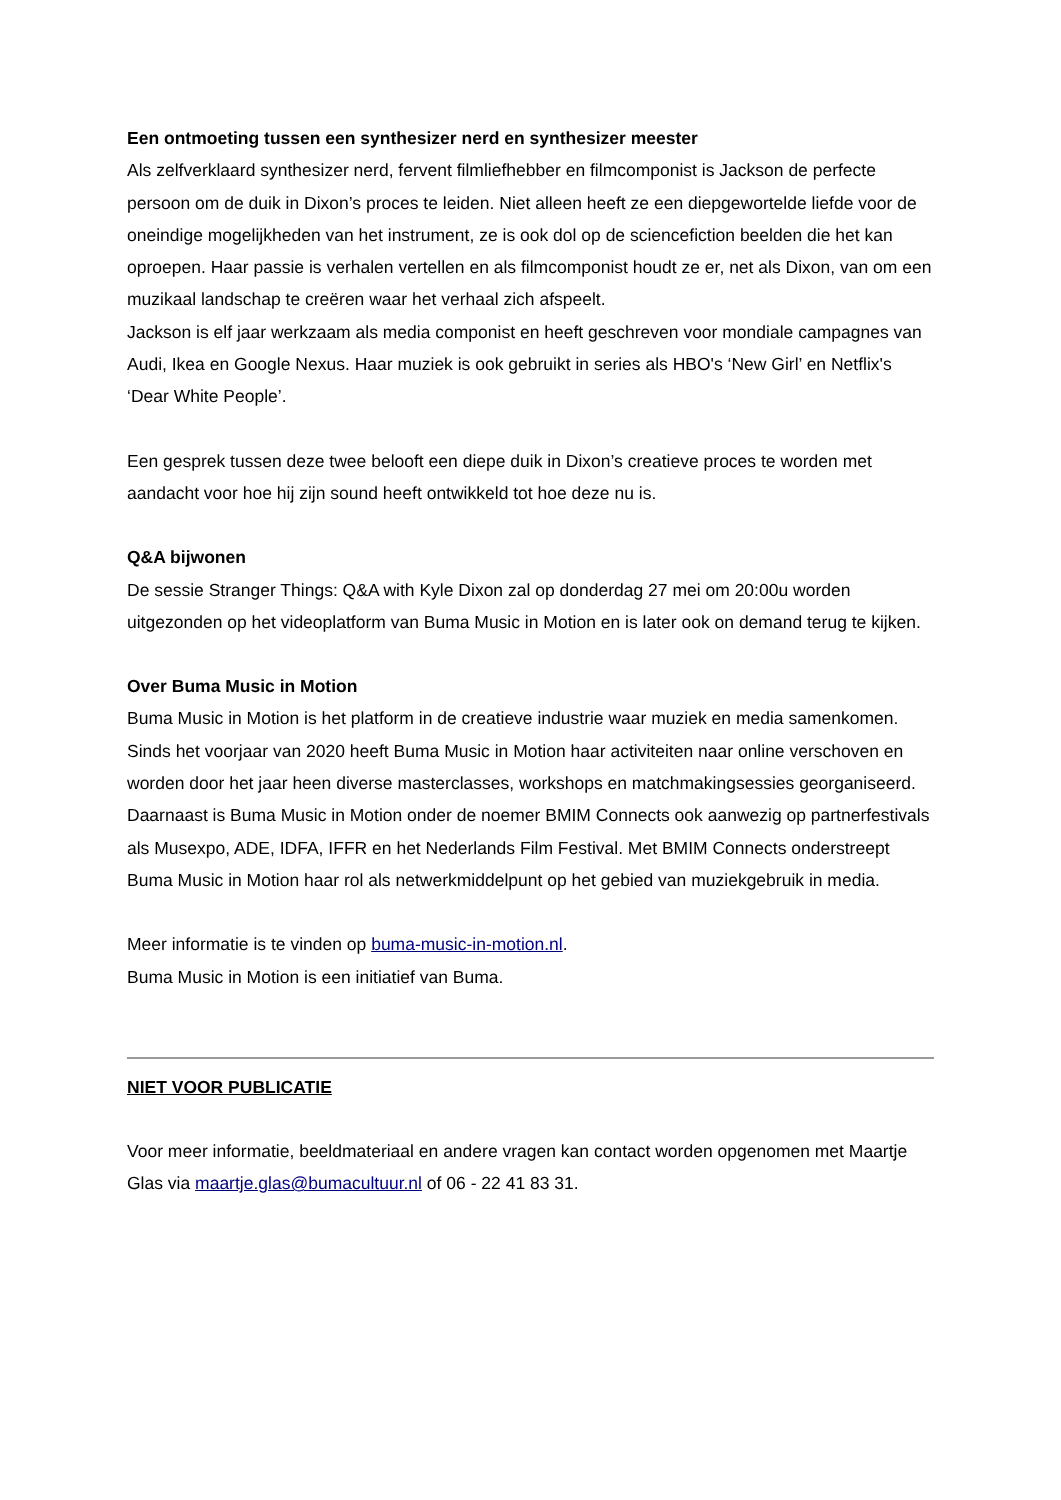Een ontmoeting tussen een synthesizer nerd en synthesizer meester
Als zelfverklaard synthesizer nerd, fervent filmliefhebber en filmcomponist is Jackson de perfecte persoon om de duik in Dixon’s proces te leiden. Niet alleen heeft ze een diepgewortelde liefde voor de oneindige mogelijkheden van het instrument, ze is ook dol op de sciencefiction beelden die het kan oproepen. Haar passie is verhalen vertellen en als filmcomponist houdt ze er, net als Dixon, van om een muzikaal landschap te creëren waar het verhaal zich afspeelt.
Jackson is elf jaar werkzaam als media componist en heeft geschreven voor mondiale campagnes van Audi, Ikea en Google Nexus. Haar muziek is ook gebruikt in series als HBO's ‘New Girl’ en Netflix's ‘Dear White People’.
Een gesprek tussen deze twee belooft een diepe duik in Dixon’s creatieve proces te worden met aandacht voor hoe hij zijn sound heeft ontwikkeld tot hoe deze nu is.
Q&A bijwonen
De sessie Stranger Things: Q&A with Kyle Dixon zal op donderdag 27 mei om 20:00u worden uitgezonden op het videoplatform van Buma Music in Motion en is later ook on demand terug te kijken.
Over Buma Music in Motion
Buma Music in Motion is het platform in de creatieve industrie waar muziek en media samenkomen. Sinds het voorjaar van 2020 heeft Buma Music in Motion haar activiteiten naar online verschoven en worden door het jaar heen diverse masterclasses, workshops en matchmakingsessies georganiseerd. Daarnaast is Buma Music in Motion onder de noemer BMIM Connects ook aanwezig op partnerfestivals als Musexpo, ADE, IDFA, IFFR en het Nederlands Film Festival. Met BMIM Connects onderstreept Buma Music in Motion haar rol als netwerkmiddelpunt op het gebied van muziekgebruik in media.
Meer informatie is te vinden op buma-music-in-motion.nl.
Buma Music in Motion is een initiatief van Buma.
NIET VOOR PUBLICATIE
Voor meer informatie, beeldmateriaal en andere vragen kan contact worden opgenomen met Maartje Glas via maartje.glas@bumacultuur.nl of 06 - 22 41 83 31.